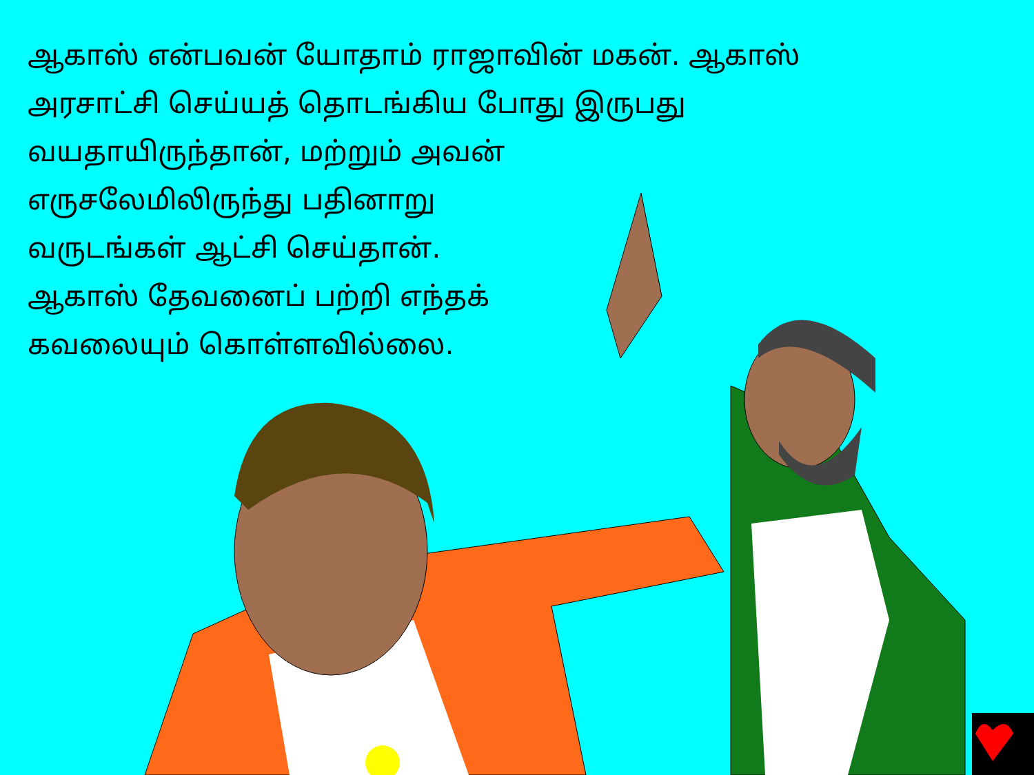ஆகாஸ் என்பவன் யோதாம் ராஜாவின் மகன். ஆகாஸ்
அரசாட்சி செய்யத் தொடங்கிய போது இருபது
வயதாயிருந்தான், மற்றும் அவன்
எருசலேமிலிருந்து பதினாறு
வருடங்கள் ஆட்சி செய்தான்.
ஆகாஸ் தேவனைப் பற்றி எந்தக்
கவலையும் கொள்ளவில்லை.